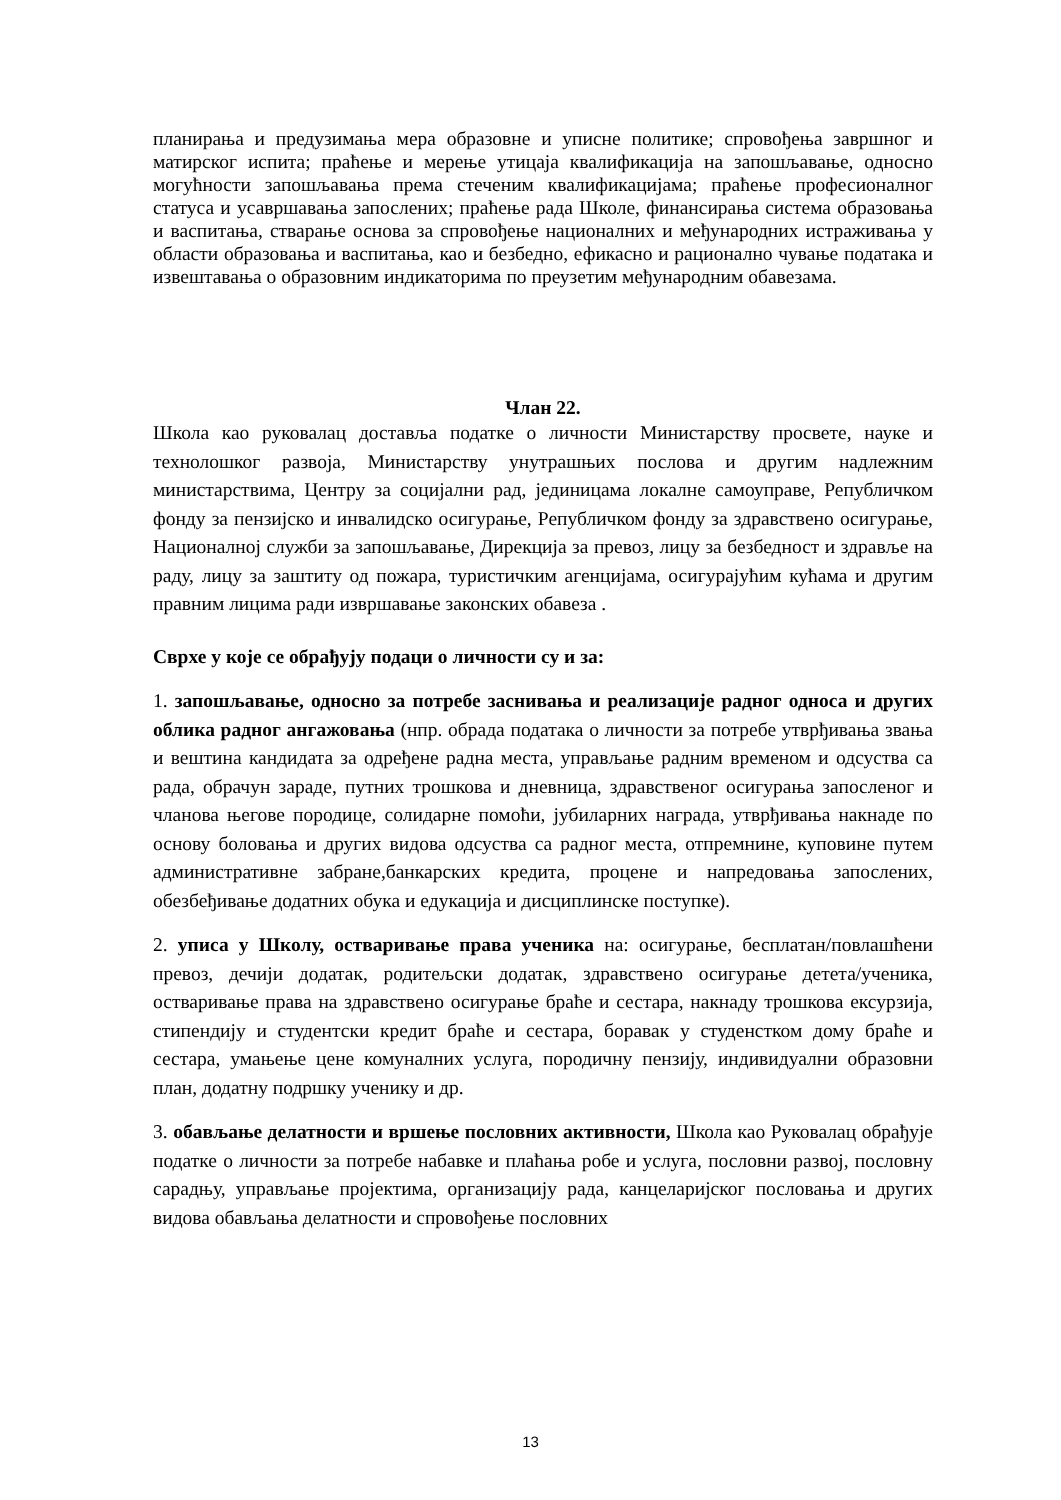планирања и предузимања мера образовне и уписне политике; спровођења завршног и матирског испита; праћење и мерење утицаја квалификација на запошљавање, односно могућности запошљавања према стеченим квалификацијама; праћење професионалног статуса и усавршавања запослених; праћење рада Школе, финансирања система образовања и васпитања, стварање основа за спровођење националних и међународних истраживања у области образовања и васпитања, као и безбедно, ефикасно и рационално чување података и извештавања о образовним индикаторима по преузетим међународним обавезама.
Члан 22.
Школа као руковалац доставља податке о личности Министарству просвете, науке и технолошког развоја, Министарству унутрашњих послова и другим надлежним министарствима, Центру за социјални рад, јединицама локалне самоуправе, Републичком фонду за пензијско и инвалидско осигурање, Републичком фонду за здравствено осигурање, Националној служби за запошљавање, Дирекција за превоз, лицу за безбедност и здравље на раду, лицу за заштиту од пожара, туристичким агенцијама, осигурајућим кућама и другим правним лицима ради извршавање законских обавеза .
Сврхе у које се обрађују подаци о личности су и за:
1. запошљавање, односно за потребе заснивања и реализације радног односа и других облика радног ангажовања (нпр. обрада података о личности за потребе утврђивања звања и вештина кандидата за одређене радна места, управљање радним временом и одсуства са рада, обрачун зараде, путних трошкова и дневница, здравственог осигурања запосленог и чланова његове породице, солидарне помоћи, јубиларних награда, утврђивања накнаде по основу боловања и других видова одсуства са радног места, отпремнине, куповине путем административне забране,банкарских кредита, процене и напредовања запослених, обезбеђивање додатних обука и едукација и дисциплинске поступке).
2. уписа у Школу, остваривање права ученика на: осигурање, бесплатан/повлашћени превоз, дечији додатак, родитељски додатак, здравствено осигурање детета/ученика, остваривање права на здравствено осигурање браће и сестара, накнаду трошкова ексурзија, стипендију и студентски кредит браће и сестара, боравак у студенстком дому браће и сестара, умањење цене комуналних услуга, породичну пензију, индивидуални образовни план, додатну подршку ученику и др.
3. обављање делатности и вршење пословних активности, Школа као Руковалац обрађује податке о личности за потребе набавке и плаћања робе и услуга, пословни развој, пословну сарадњу, управљање пројектима, организацију рада, канцеларијског пословања и других видова обављања делатности и спровођење пословних
13